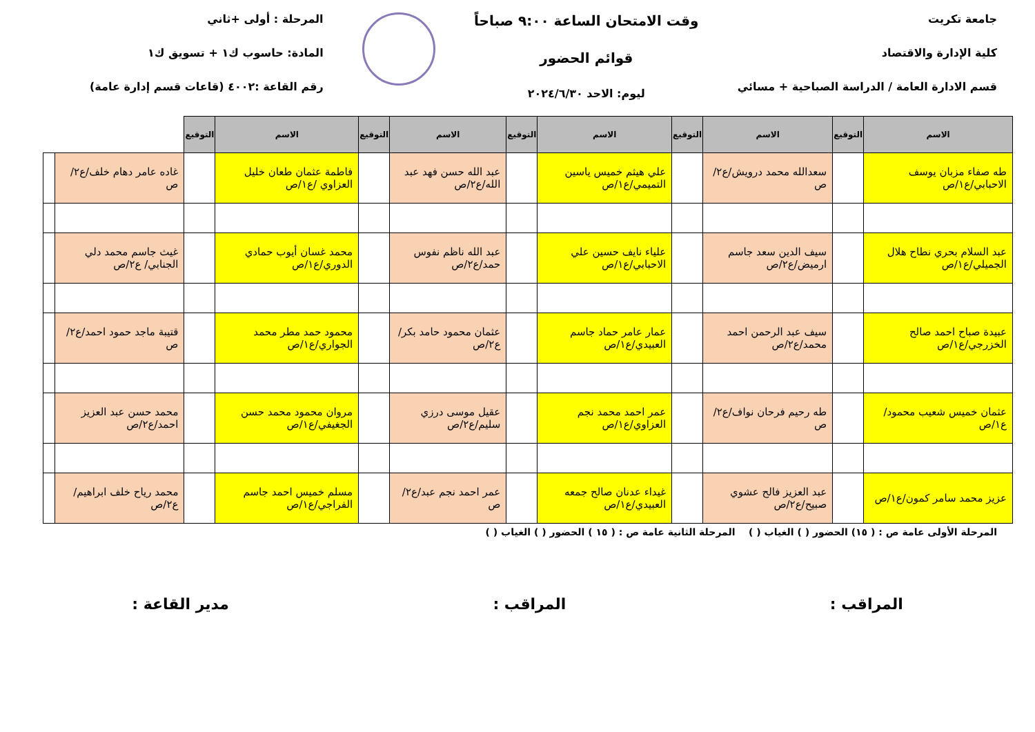جامعة تكريت
كلية الإدارة والاقتصاد
قسم الادارة العامة / الدراسة الصباحية + مسائي
وقت الامتحان الساعة ٩:٠٠ صباحاً
قوائم الحضور
ليوم: الاحد ٢٠٢٤/٦/٣٠
المرحلة : أولى +ثاني
المادة: حاسوب ك١ + تسويق ك١
رقم القاعة :٤٠٠٢ (قاعات قسم إدارة عامة)
| الاسم | التوقيع | الاسم | التوقيع | الاسم | التوقيع | الاسم | التوقيع | الاسم | التوقيع | | |
| --- | --- | --- | --- | --- | --- | --- | --- | --- | --- | --- | --- |
| طه صفاء مزبان يوسف الاحبابي/ع١/ص | | سعدالله محمد درويش/ع٢/ص | | علي هيثم خميس ياسين التميمي/ع١/ص | | عبد الله حسن فهد عبد الله/ع٢/ص | | فاطمة عثمان طعان خليل العزاوي /ع١/ص | | غاده عامر دهام خلف/ع٢/ص | |
| عبد السلام بحري نطاح هلال الجميلي/ع١/ص | | سيف الدين سعد جاسم ارميض/ع٢/ص | | علياء نايف حسين علي الاحبابي/ع١/ص | | عبد الله ناظم نفوس حمد/ع٢/ص | | محمد غسان أيوب حمادي الدوري/ع١/ص | | غيث جاسم محمد دلي الجنابي/ ع٢/ص | |
| عبيدة صباح احمد صالح الخزرجي/ع١/ص | | سيف عبد الرحمن احمد محمد/ع٢/ص | | عمار عامر حماد جاسم العبيدي/ع١/ص | | عثمان محمود حامد بكر/ع٢/ص | | محمود حمد مطر محمد الجواري/ع١/ص | | قتيبة ماجد حمود احمد/ع٢/ص | |
| عثمان خميس شعيب محمود/ع١/ص | | طه رحيم فرحان نواف/ع٢/ص | | عمر احمد محمد نجم العزاوي/ع١/ص | | عقيل موسى درزي سليم/ع٢/ص | | مروان محمود محمد حسن الجغيفي/ع١/ص | | محمد حسن عبد العزيز احمد/ع٢/ص | |
| عزيز محمد سامر كمون/ع١/ص | | عبد العزيز فالح عشوي صبيح/ع٢/ص | | غيداء عدنان صالح جمعه العبيدي/ع١/ص | | عمر احمد نجم عبد/ع٢/ص | | مسلم خميس احمد جاسم الفراجي/ع١/ص | | محمد رياح خلف ابراهيم/ع٢/ص | |
المرحلة الأولى عامة ص : ( ١٥) الحضور ( ) الغياب ( ) المرحلة الثانية عامة ص : ( ١٥ ) الحضور ( ) الغياب ( )
المراقب : المراقب : مدير القاعة :